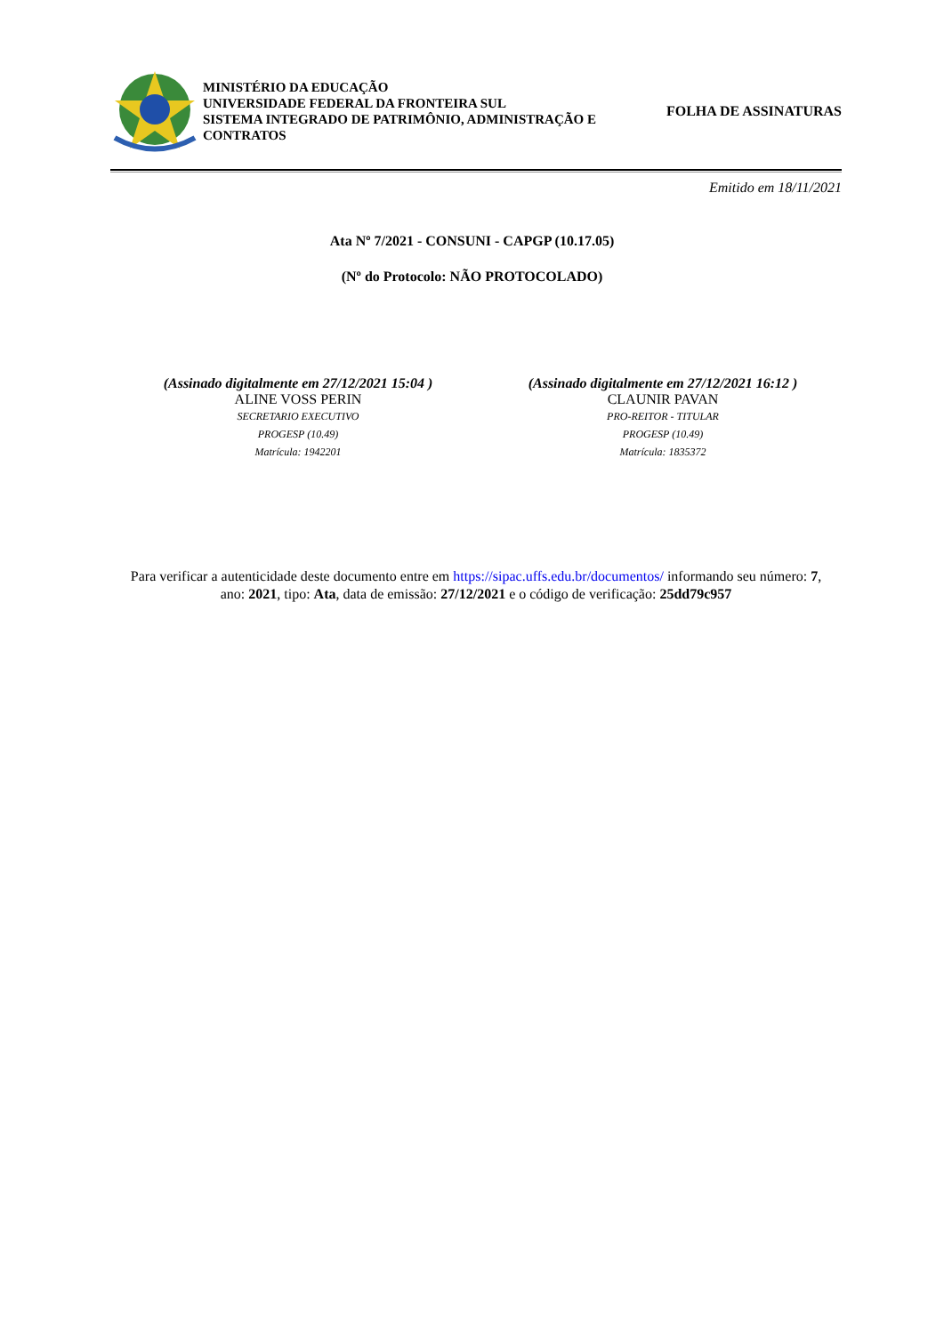MINISTÉRIO DA EDUCAÇÃO
UNIVERSIDADE FEDERAL DA FRONTEIRA SUL
SISTEMA INTEGRADO DE PATRIMÔNIO, ADMINISTRAÇÃO E CONTRATOS
FOLHA DE ASSINATURAS
Emitido em 18/11/2021
Ata Nº 7/2021 - CONSUNI - CAPGP (10.17.05)
(Nº do Protocolo: NÃO PROTOCOLADO)
(Assinado digitalmente em 27/12/2021 15:04 )
ALINE VOSS PERIN
SECRETARIO EXECUTIVO
PROGESP (10.49)
Matrícula: 1942201
(Assinado digitalmente em 27/12/2021 16:12 )
CLAUNIR PAVAN
PRO-REITOR - TITULAR
PROGESP (10.49)
Matrícula: 1835372
Para verificar a autenticidade deste documento entre em https://sipac.uffs.edu.br/documentos/ informando seu número: 7, ano: 2021, tipo: Ata, data de emissão: 27/12/2021 e o código de verificação: 25dd79c957